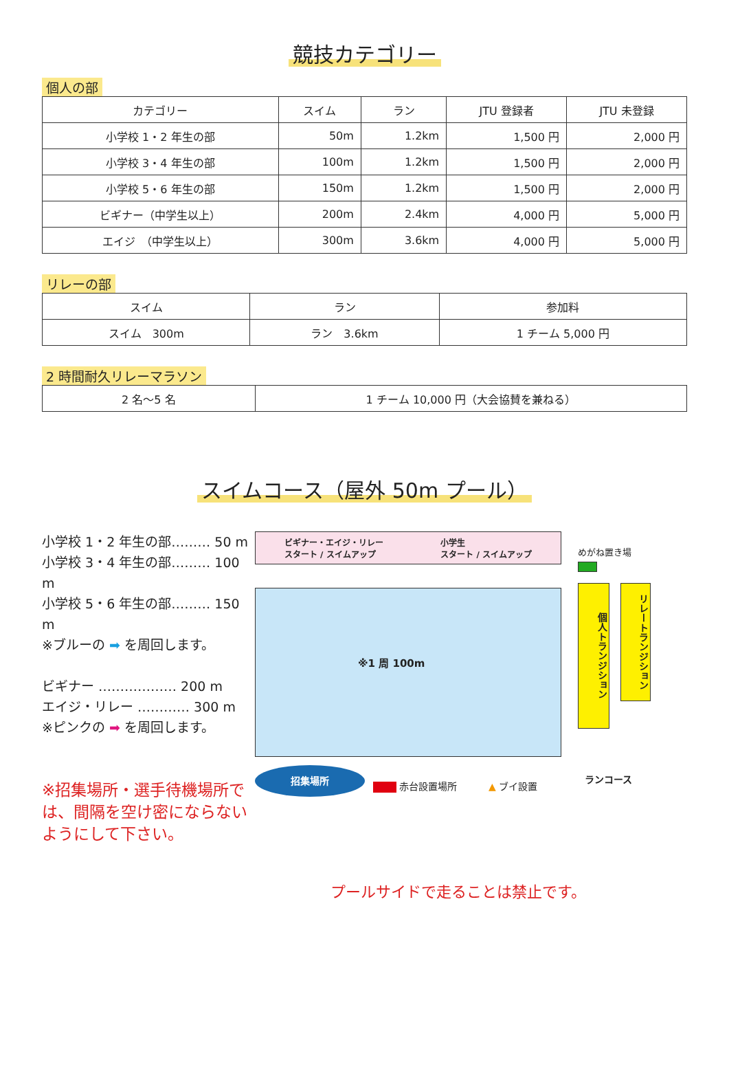競技カテゴリー
個人の部
| カテゴリー | スイム | ラン | JTU 登録者 | JTU 未登録 |
| --- | --- | --- | --- | --- |
| 小学校 1・2 年生の部 | 50m | 1.2km | 1,500 円 | 2,000 円 |
| 小学校 3・4 年生の部 | 100m | 1.2km | 1,500 円 | 2,000 円 |
| 小学校 5・6 年生の部 | 150m | 1.2km | 1,500 円 | 2,000 円 |
| ビギナー（中学生以上） | 200m | 2.4km | 4,000 円 | 5,000 円 |
| エイジ （中学生以上） | 300m | 3.6km | 4,000 円 | 5,000 円 |
リレーの部
| スイム | ラン | 参加料 |
| --- | --- | --- |
| スイム 300m | ラン 3.6km | 1 チーム 5,000 円 |
2 時間耐久リレーマラソン
| 2 名～5 名 | 1 チーム 10,000 円（大会協賛を兼ねる） |
スイムコース（屋外 50m プール）
小学校 1・2 年生の部……… 50 m
小学校 3・4 年生の部……… 100 m
小学校 5・6 年生の部……… 150 m
※ブルーの ➡ を周回します。
ビギナー ……………… 200 m
エイジ・リレー ………… 300 m
※ピンクの ➡ を周回します。
※招集場所・選手待機場所では、間隔を空け密にならないようにして下さい。
ビギナー・エイジ・リレー
スタート / スイムアップ
小学生
スタート / スイムアップ
※1 周 100m
めがね置き場
個人トランジション
リレートランジション
ランコース
招集場所
赤台設置場所 ▲ ブイ設置
プールサイドで走ることは禁止です。